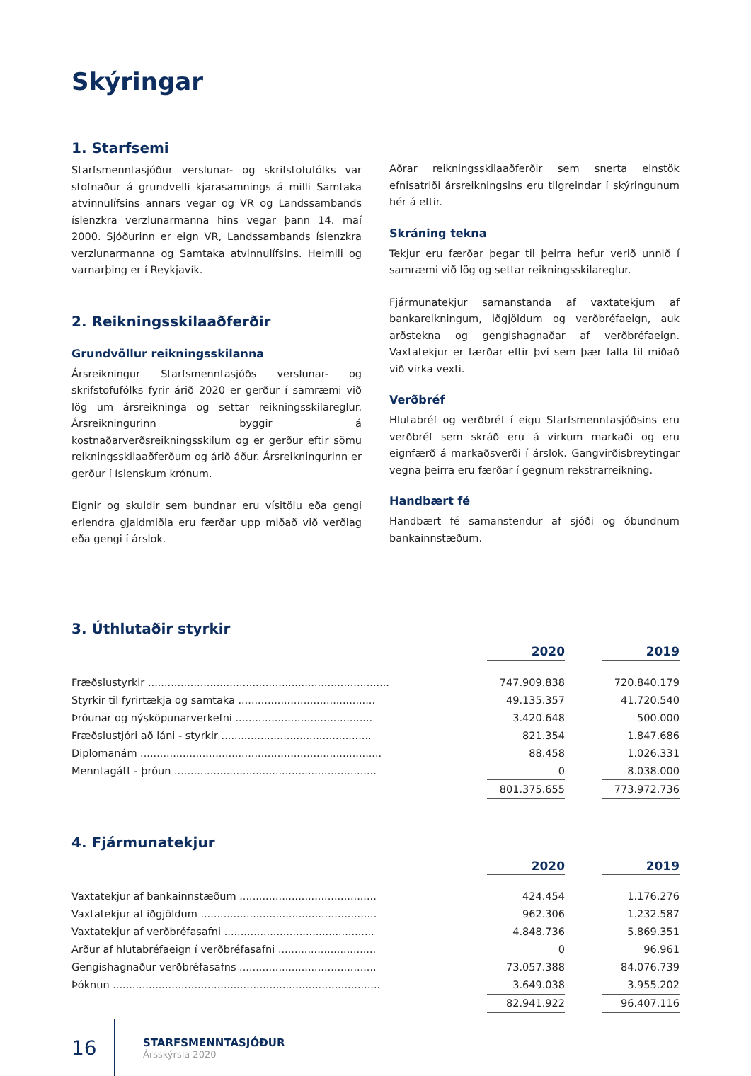Skýringar
1. Starfsemi
Starfsmenntasjóður verslunar- og skrifstofufólks var stofnaður á grundvelli kjarasamnings á milli Samtaka atvinnulífsins annars vegar og VR og Landssambands íslenzkra verzlunarmanna hins vegar þann 14. maí 2000. Sjóðurinn er eign VR, Landssambands íslenzkra verzlunarmanna og Samtaka atvinnulífsins. Heimili og varnarþing er í Reykjavík.
2. Reikningsskilaaðferðir
Grundvöllur reikningsskilanna
Ársreikningur Starfsmenntasjóðs verslunar- og skrifstofufólks fyrir árið 2020 er gerður í samræmi við lög um ársreikninga og settar reikningsskilareglur. Ársreikningurinn byggir á kostnaðarverðsreikningsskilum og er gerður eftir sömu reikningsskilaaðferðum og árið áður. Ársreikningurinn er gerður í íslenskum krónum.
Eignir og skuldir sem bundnar eru vísitölu eða gengi erlendra gjaldmiðla eru færðar upp miðað við verðlag eða gengi í árslok.
Aðrar reikningsskilaaðferðir sem snerta einstök efnisatriði ársreikningsins eru tilgreindar í skýringunum hér á eftir.
Skráning tekna
Tekjur eru færðar þegar til þeirra hefur verið unnið í samræmi við lög og settar reikningsskilareglur.
Fjármunatekjur samanstanda af vaxtatekjum af bankareikningum, iðgjöldum og verðbréfaeign, auk arðstekna og gengishagnaðar af verðbréfaeign. Vaxtatekjur er færðar eftir því sem þær falla til miðað við virka vexti.
Verðbréf
Hlutabréf og verðbréf í eigu Starfsmenntasjóðsins eru verðbréf sem skráð eru á virkum markaði og eru eignfærð á markaðsverði í árslok. Gangvirðisbreytingar vegna þeirra eru færðar í gegnum rekstrarreikning.
Handbært fé
Handbært fé samanstendur af sjóði og óbundnum bankainnstæðum.
3. Úthlutaðir styrkir
| | | 2020 | | 2019 |
| Fræðslustyrkir .......................................................................... | | 747.909.838 | | 720.840.179 |
| Styrkir til fyrirtækja og samtaka .......................................... | | 49.135.357 | | 41.720.540 |
| Þróunar og nýsköpunarverkefni .......................................... | | 3.420.648 | | 500.000 |
| Fræðslustjóri að láni - styrkir .............................................. | | 821.354 | | 1.847.686 |
| Diplomanám .......................................................................... | | 88.458 | | 1.026.331 |
| Menntagátt - þróun .............................................................. | | 0 | | 8.038.000 |
| | | 801.375.655 | | 773.972.736 |
4. Fjármunatekjur
| | | 2020 | | 2019 |
| Vaxtatekjur af bankainnstæðum .......................................... | | 424.454 | | 1.176.276 |
| Vaxtatekjur af iðgjöldum ...................................................... | | 962.306 | | 1.232.587 |
| Vaxtatekjur af verðbréfasafni .............................................. | | 4.848.736 | | 5.869.351 |
| Arður af hlutabréfaeign í verðbréfasafni .............................. | | 0 | | 96.961 |
| Gengishagnaður verðbréfasafns .......................................... | | 73.057.388 | | 84.076.739 |
| Þóknun .................................................................................. | | 3.649.038 | | 3.955.202 |
| | | 82.941.922 | | 96.407.116 |
16
STARFSMENNTASJÓÐUR
Ársskýrsla 2020